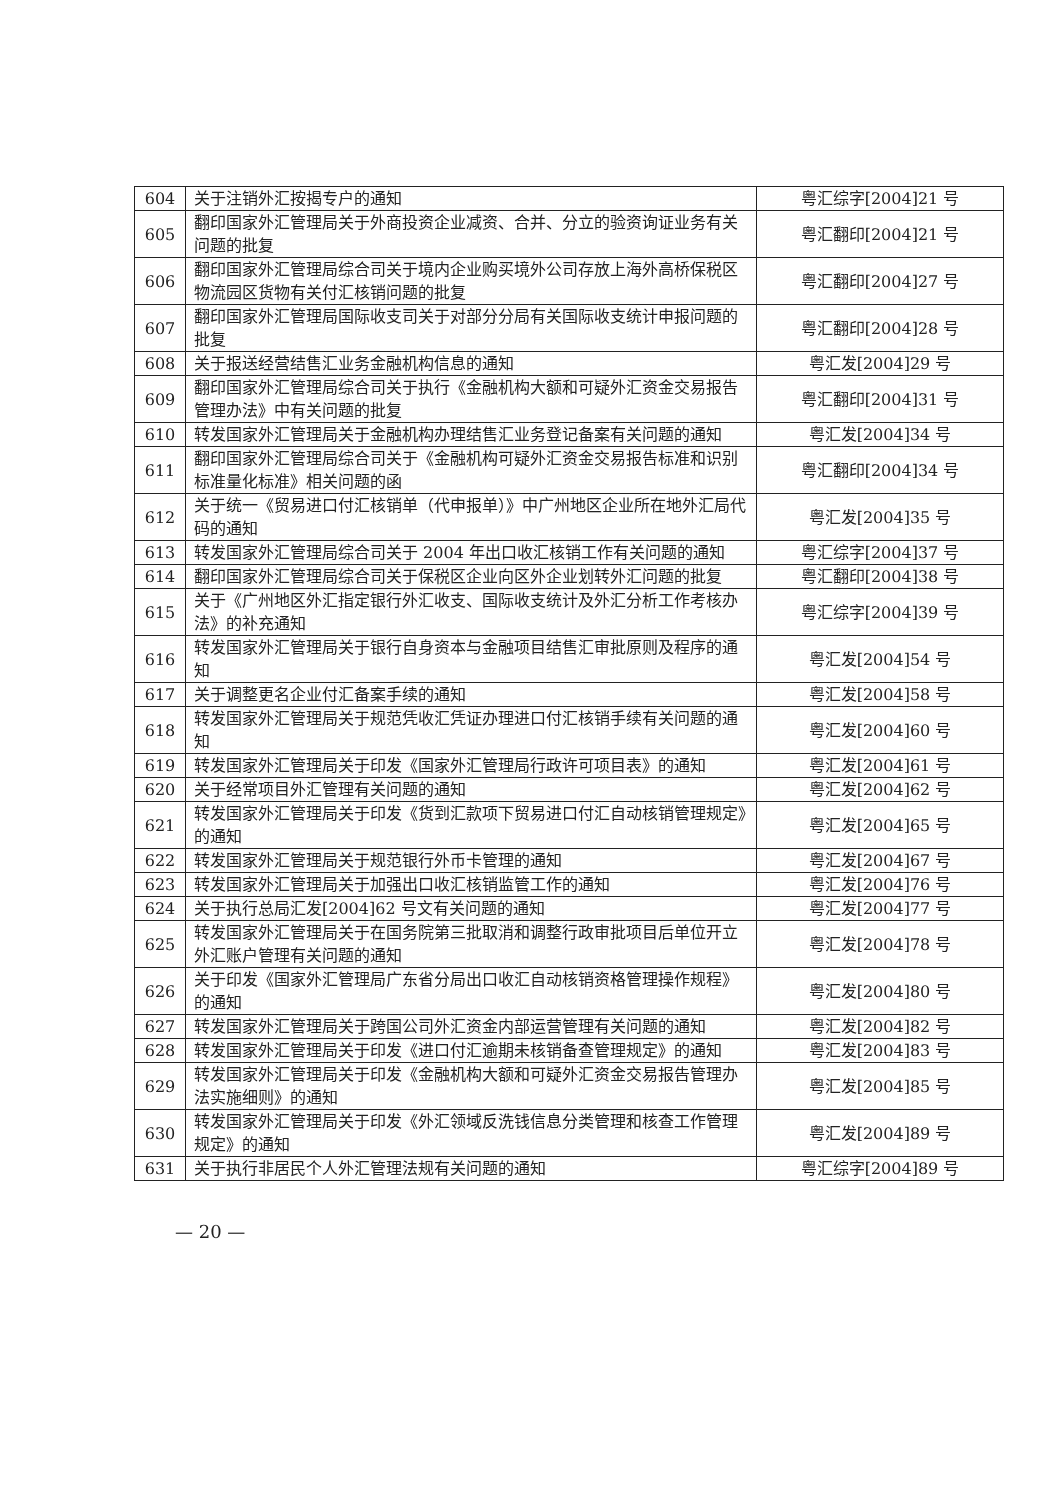| 604 | 关于注销外汇按揭专户的通知 | 粤汇综字[2004]21 号 |
| 605 | 翻印国家外汇管理局关于外商投资企业减资、合并、分立的验资询证业务有关问题的批复 | 粤汇翻印[2004]21 号 |
| 606 | 翻印国家外汇管理局综合司关于境内企业购买境外公司存放上海外高桥保税区物流园区货物有关付汇核销问题的批复 | 粤汇翻印[2004]27 号 |
| 607 | 翻印国家外汇管理局国际收支司关于对部分分局有关国际收支统计申报问题的批复 | 粤汇翻印[2004]28 号 |
| 608 | 关于报送经营结售汇业务金融机构信息的通知 | 粤汇发[2004]29 号 |
| 609 | 翻印国家外汇管理局综合司关于执行《金融机构大额和可疑外汇资金交易报告管理办法》中有关问题的批复 | 粤汇翻印[2004]31 号 |
| 610 | 转发国家外汇管理局关于金融机构办理结售汇业务登记备案有关问题的通知 | 粤汇发[2004]34 号 |
| 611 | 翻印国家外汇管理局综合司关于《金融机构可疑外汇资金交易报告标准和识别标准量化标准》相关问题的函 | 粤汇翻印[2004]34 号 |
| 612 | 关于统一《贸易进口付汇核销单（代申报单）》中广州地区企业所在地外汇局代码的通知 | 粤汇发[2004]35 号 |
| 613 | 转发国家外汇管理局综合司关于 2004 年出口收汇核销工作有关问题的通知 | 粤汇综字[2004]37 号 |
| 614 | 翻印国家外汇管理局综合司关于保税区企业向区外企业划转外汇问题的批复 | 粤汇翻印[2004]38 号 |
| 615 | 关于《广州地区外汇指定银行外汇收支、国际收支统计及外汇分析工作考核办法》的补充通知 | 粤汇综字[2004]39 号 |
| 616 | 转发国家外汇管理局关于银行自身资本与金融项目结售汇审批原则及程序的通知 | 粤汇发[2004]54 号 |
| 617 | 关于调整更名企业付汇备案手续的通知 | 粤汇发[2004]58 号 |
| 618 | 转发国家外汇管理局关于规范凭收汇凭证办理进口付汇核销手续有关问题的通知 | 粤汇发[2004]60 号 |
| 619 | 转发国家外汇管理局关于印发《国家外汇管理局行政许可项目表》的通知 | 粤汇发[2004]61 号 |
| 620 | 关于经常项目外汇管理有关问题的通知 | 粤汇发[2004]62 号 |
| 621 | 转发国家外汇管理局关于印发《货到汇款项下贸易进口付汇自动核销管理规定》的通知 | 粤汇发[2004]65 号 |
| 622 | 转发国家外汇管理局关于规范银行外币卡管理的通知 | 粤汇发[2004]67 号 |
| 623 | 转发国家外汇管理局关于加强出口收汇核销监管工作的通知 | 粤汇发[2004]76 号 |
| 624 | 关于执行总局汇发[2004]62 号文有关问题的通知 | 粤汇发[2004]77 号 |
| 625 | 转发国家外汇管理局关于在国务院第三批取消和调整行政审批项目后单位开立外汇账户管理有关问题的通知 | 粤汇发[2004]78 号 |
| 626 | 关于印发《国家外汇管理局广东省分局出口收汇自动核销资格管理操作规程》的通知 | 粤汇发[2004]80 号 |
| 627 | 转发国家外汇管理局关于跨国公司外汇资金内部运营管理有关问题的通知 | 粤汇发[2004]82 号 |
| 628 | 转发国家外汇管理局关于印发《进口付汇逾期未核销备查管理规定》的通知 | 粤汇发[2004]83 号 |
| 629 | 转发国家外汇管理局关于印发《金融机构大额和可疑外汇资金交易报告管理办法实施细则》的通知 | 粤汇发[2004]85 号 |
| 630 | 转发国家外汇管理局关于印发《外汇领域反洗钱信息分类管理和核查工作管理规定》的通知 | 粤汇发[2004]89 号 |
| 631 | 关于执行非居民个人外汇管理法规有关问题的通知 | 粤汇综字[2004]89 号 |
— 20 —